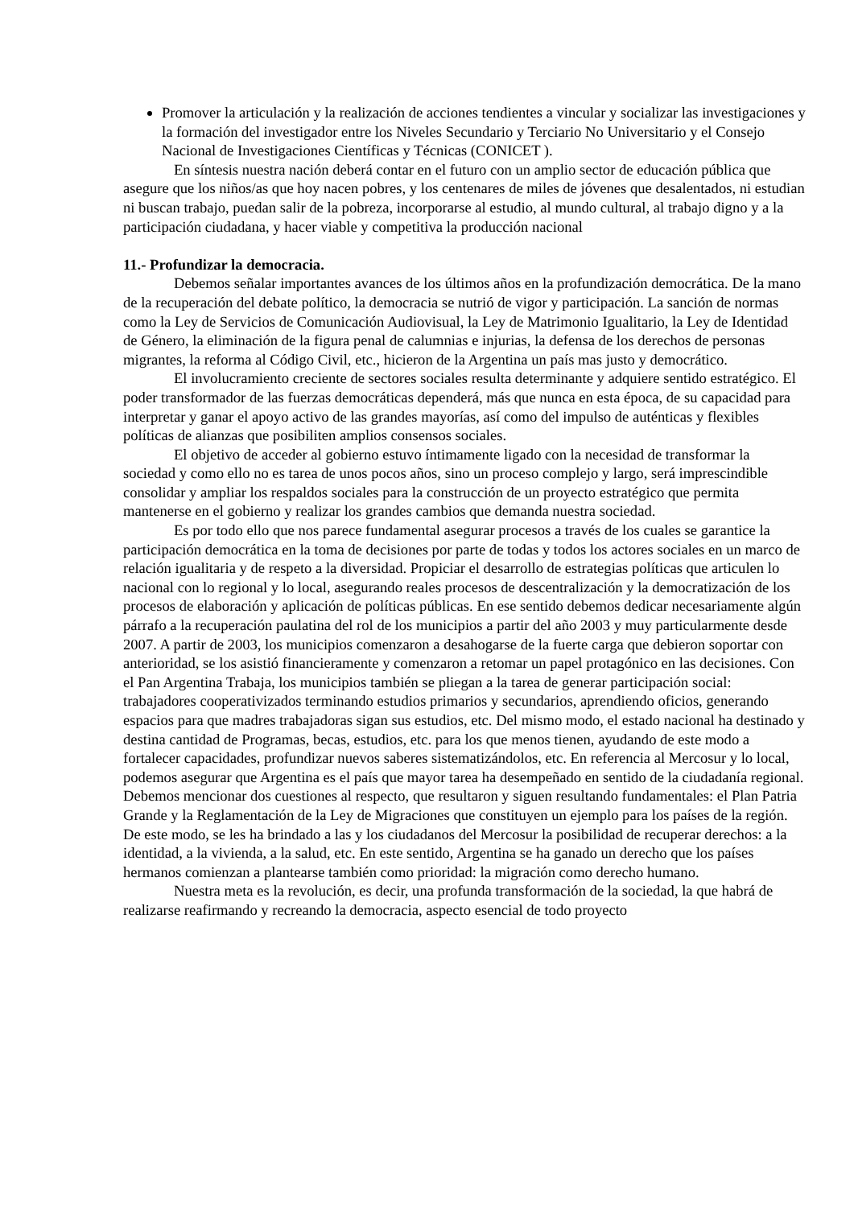Promover la articulación y la realización de acciones tendientes a vincular y socializar las investigaciones y la formación del investigador entre los Niveles Secundario y Terciario No Universitario y el Consejo Nacional de Investigaciones Científicas y Técnicas (CONICET ).
En síntesis nuestra nación deberá contar en el futuro con un amplio sector de educación pública que asegure que los niños/as que hoy nacen pobres, y los centenares de miles de jóvenes que desalentados, ni estudian ni buscan trabajo, puedan salir de la pobreza, incorporarse al estudio, al mundo cultural, al trabajo digno y a la participación ciudadana, y hacer viable y competitiva la producción nacional
11.- Profundizar la democracia.
Debemos señalar importantes avances de los últimos años en la profundización democrática. De la mano de la recuperación del debate político, la democracia se nutrió de vigor y participación. La sanción de normas como la Ley de Servicios de Comunicación Audiovisual, la Ley de Matrimonio Igualitario, la Ley de Identidad de Género, la eliminación de la figura penal de calumnias e injurias, la defensa de los derechos de personas migrantes, la reforma al Código Civil, etc., hicieron de la Argentina un país mas justo y democrático.
El involucramiento creciente de sectores sociales resulta determinante y adquiere sentido estratégico. El poder transformador de las fuerzas democráticas dependerá, más que nunca en esta época, de su capacidad para interpretar y ganar el apoyo activo de las grandes mayorías, así como del impulso de auténticas y flexibles políticas de alianzas que posibiliten amplios consensos sociales.
El objetivo de acceder al gobierno estuvo íntimamente ligado con la necesidad de transformar la sociedad y como ello no es tarea de unos pocos años, sino un proceso complejo y largo, será imprescindible consolidar y ampliar los respaldos sociales para la construcción de un proyecto estratégico que permita mantenerse en el gobierno y realizar los grandes cambios que demanda nuestra sociedad.
Es por todo ello que nos parece fundamental asegurar procesos a través de los cuales se garantice la participación democrática en la toma de decisiones por parte de todas y todos los actores sociales en un marco de relación igualitaria y de respeto a la diversidad. Propiciar el desarrollo de estrategias políticas que articulen lo nacional con lo regional y lo local, asegurando reales procesos de descentralización y la democratización de los procesos de elaboración y aplicación de políticas públicas. En ese sentido debemos dedicar necesariamente algún párrafo a la recuperación paulatina del rol de los municipios a partir del año 2003 y muy particularmente desde 2007. A partir de 2003, los municipios comenzaron a desahogarse de la fuerte carga que debieron soportar con anterioridad, se los asistió financieramente y comenzaron a retomar un papel protagónico en las decisiones. Con el Pan Argentina Trabaja, los municipios también se pliegan a la tarea de generar participación social: trabajadores cooperativizados terminando estudios primarios y secundarios, aprendiendo oficios, generando espacios para que madres trabajadoras sigan sus estudios, etc. Del mismo modo, el estado nacional ha destinado y destina cantidad de Programas, becas, estudios, etc. para los que menos tienen, ayudando de este modo a fortalecer capacidades, profundizar nuevos saberes sistematizándolos, etc. En referencia al Mercosur y lo local, podemos asegurar que Argentina es el país que mayor tarea ha desempeñado en sentido de la ciudadanía regional. Debemos mencionar dos cuestiones al respecto, que resultaron y siguen resultando fundamentales: el Plan Patria Grande y la Reglamentación de la Ley de Migraciones que constituyen un ejemplo para los países de la región. De este modo, se les ha brindado a las y los ciudadanos del Mercosur la posibilidad de recuperar derechos: a la identidad, a la vivienda, a la salud, etc. En este sentido, Argentina se ha ganado un derecho que los países hermanos comienzan a plantearse también como prioridad: la migración como derecho humano.
Nuestra meta es la revolución, es decir, una profunda transformación de la sociedad, la que habrá de realizarse reafirmando y recreando la democracia, aspecto esencial de todo proyecto